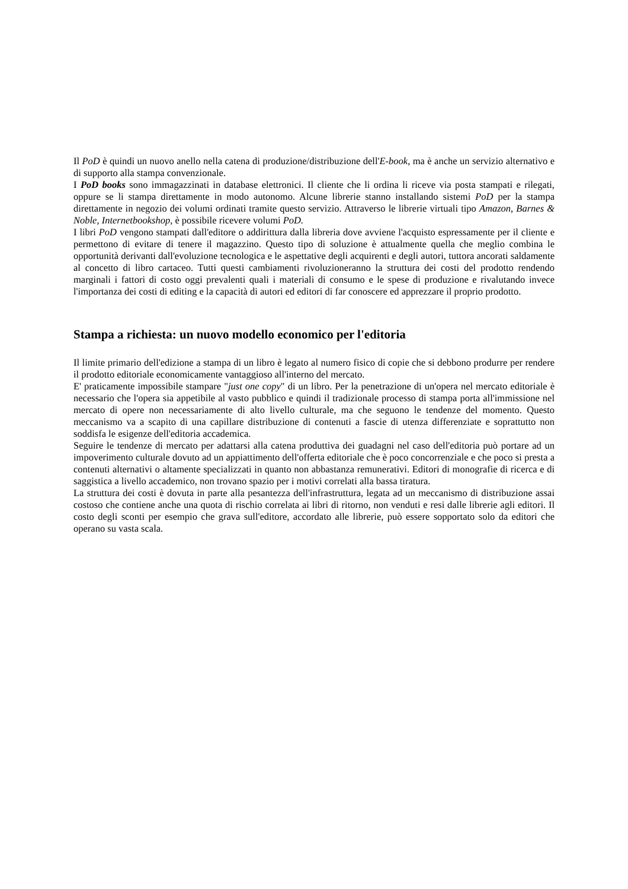Il PoD è quindi un nuovo anello nella catena di produzione/distribuzione dell'E-book, ma è anche un servizio alternativo e di supporto alla stampa convenzionale.
I PoD books sono immagazzinati in database elettronici. Il cliente che li ordina li riceve via posta stampati e rilegati, oppure se li stampa direttamente in modo autonomo. Alcune librerie stanno installando sistemi PoD per la stampa direttamente in negozio dei volumi ordinati tramite questo servizio. Attraverso le librerie virtuali tipo Amazon, Barnes & Noble, Internetbookshop, è possibile ricevere volumi PoD.
I libri PoD vengono stampati dall'editore o addirittura dalla libreria dove avviene l'acquisto espressamente per il cliente e permettono di evitare di tenere il magazzino. Questo tipo di soluzione è attualmente quella che meglio combina le opportunità derivanti dall'evoluzione tecnologica e le aspettative degli acquirenti e degli autori, tuttora ancorati saldamente al concetto di libro cartaceo. Tutti questi cambiamenti rivoluzioneranno la struttura dei costi del prodotto rendendo marginali i fattori di costo oggi prevalenti quali i materiali di consumo e le spese di produzione e rivalutando invece l'importanza dei costi di editing e la capacità di autori ed editori di far conoscere ed apprezzare il proprio prodotto.
Stampa a richiesta: un nuovo modello economico per l'editoria
Il limite primario dell'edizione a stampa di un libro è legato al numero fisico di copie che si debbono produrre per rendere il prodotto editoriale economicamente vantaggioso all'interno del mercato.
E' praticamente impossibile stampare "just one copy" di un libro. Per la penetrazione di un'opera nel mercato editoriale è necessario che l'opera sia appetibile al vasto pubblico e quindi il tradizionale processo di stampa porta all'immissione nel mercato di opere non necessariamente di alto livello culturale, ma che seguono le tendenze del momento. Questo meccanismo va a scapito di una capillare distribuzione di contenuti a fascie di utenza differenziate e soprattutto non soddisfa le esigenze dell'editoria accademica.
Seguire le tendenze di mercato per adattarsi alla catena produttiva dei guadagni nel caso dell'editoria può portare ad un impoverimento culturale dovuto ad un appiattimento dell'offerta editoriale che è poco concorrenziale e che poco si presta a contenuti alternativi o altamente specializzati in quanto non abbastanza remunerativi. Editori di monografie di ricerca e di saggistica a livello accademico, non trovano spazio per i motivi correlati alla bassa tiratura.
La struttura dei costi è dovuta in parte alla pesantezza dell'infrastruttura, legata ad un meccanismo di distribuzione assai costoso che contiene anche una quota di rischio correlata ai libri di ritorno, non venduti e resi dalle librerie agli editori. Il costo degli sconti per esempio che grava sull'editore, accordato alle librerie, può essere sopportato solo da editori che operano su vasta scala.